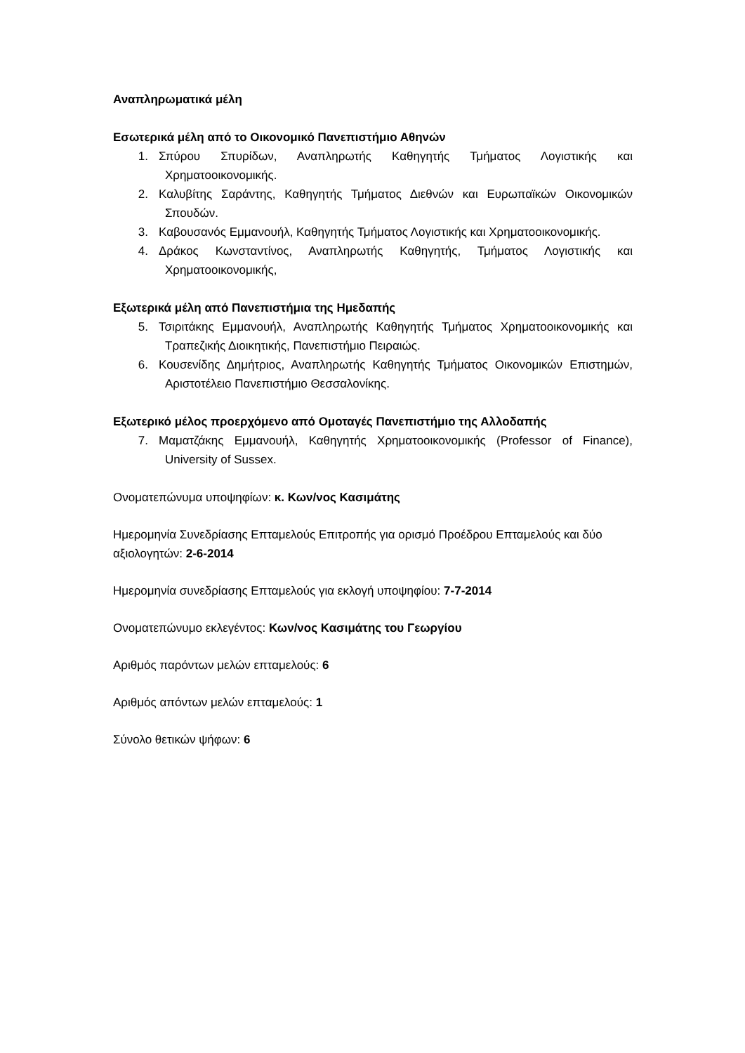Αναπληρωματικά μέλη
Εσωτερικά μέλη από το Οικονομικό Πανεπιστήμιο Αθηνών
1. Σπύρου Σπυρίδων, Αναπληρωτής Καθηγητής Τμήματος Λογιστικής και Χρηματοοικονομικής.
2. Καλυβίτης Σαράντης, Καθηγητής Τμήματος Διεθνών και Ευρωπαϊκών Οικονομικών Σπουδών.
3. Καβουσανός Εμμανουήλ, Καθηγητής Τμήματος Λογιστικής και Χρηματοοικονομικής.
4. Δράκος Κωνσταντίνος, Αναπληρωτής Καθηγητής, Τμήματος Λογιστικής και Χρηματοοικονομικής,
Εξωτερικά μέλη από Πανεπιστήμια της Ημεδαπής
5. Τσιριτάκης Εμμανουήλ, Αναπληρωτής Καθηγητής Τμήματος Χρηματοοικονομικής και Τραπεζικής Διοικητικής, Πανεπιστήμιο Πειραιώς.
6. Κουσενίδης Δημήτριος, Αναπληρωτής Καθηγητής Τμήματος Οικονομικών Επιστημών, Αριστοτέλειο Πανεπιστήμιο Θεσσαλονίκης.
Εξωτερικό μέλος προερχόμενο από Ομοταγές Πανεπιστήμιο της Αλλοδαπής
7. Μαματζάκης Εμμανουήλ, Καθηγητής Χρηματοοικονομικής (Professor of Finance), University of Sussex.
Ονοματεπώνυμα υποψηφίων: κ. Κων/νος Κασιμάτης
Ημερομηνία Συνεδρίασης Επταμελούς Επιτροπής για ορισμό Προέδρου Επταμελούς και δύο αξιολογητών: 2-6-2014
Ημερομηνία συνεδρίασης Επταμελούς για εκλογή υποψηφίου: 7-7-2014
Ονοματεπώνυμο εκλεγέντος: Κων/νος Κασιμάτης του Γεωργίου
Αριθμός παρόντων μελών επταμελούς: 6
Αριθμός απόντων μελών επταμελούς: 1
Σύνολο θετικών ψήφων: 6